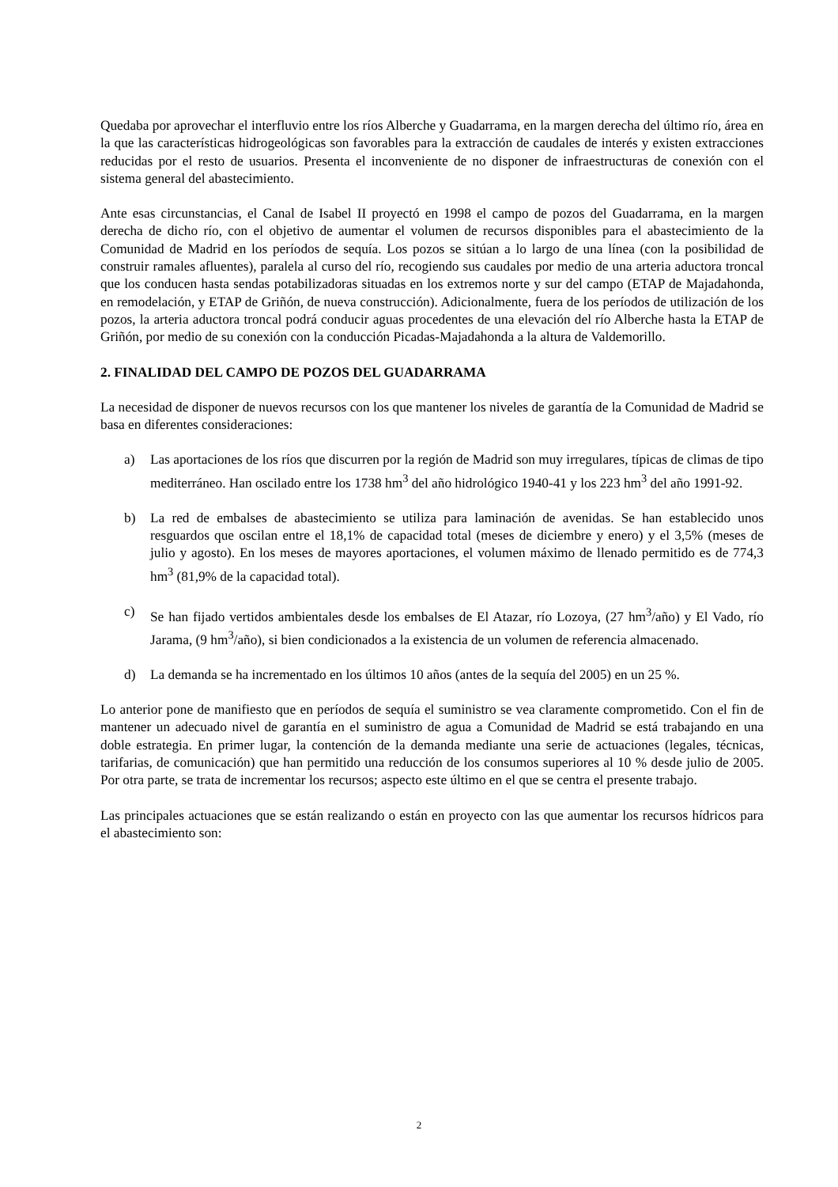Quedaba por aprovechar el interfluvio entre los ríos Alberche y Guadarrama, en la margen derecha del último río, área en la que las características hidrogeológicas son favorables para la extracción de caudales de interés y existen extracciones reducidas por el resto de usuarios. Presenta el inconveniente de no disponer de infraestructuras de conexión con el sistema general del abastecimiento.
Ante esas circunstancias, el Canal de Isabel II proyectó en 1998 el campo de pozos del Guadarrama, en la margen derecha de dicho río, con el objetivo de aumentar el volumen de recursos disponibles para el abastecimiento de la Comunidad de Madrid en los períodos de sequía. Los pozos se sitúan a lo largo de una línea (con la posibilidad de construir ramales afluentes), paralela al curso del río, recogiendo sus caudales por medio de una arteria aductora troncal que los conducen hasta sendas potabilizadoras situadas en los extremos norte y sur del campo (ETAP de Majadahonda, en remodelación, y ETAP de Griñón, de nueva construcción). Adicionalmente, fuera de los períodos de utilización de los pozos, la arteria aductora troncal podrá conducir aguas procedentes de una elevación del río Alberche hasta la ETAP de Griñón, por medio de su conexión con la conducción Picadas-Majadahonda a la altura de Valdemorillo.
2. FINALIDAD DEL CAMPO DE POZOS DEL GUADARRAMA
La necesidad de disponer de nuevos recursos con los que mantener los niveles de garantía de la Comunidad de Madrid se basa en diferentes consideraciones:
a) Las aportaciones de los ríos que discurren por la región de Madrid son muy irregulares, típicas de climas de tipo mediterráneo. Han oscilado entre los 1738 hm<sup>3</sup> del año hidrológico 1940-41 y los 223 hm<sup>3</sup> del año 1991-92.
b) La red de embalses de abastecimiento se utiliza para laminación de avenidas. Se han establecido unos resguardos que oscilan entre el 18,1% de capacidad total (meses de diciembre y enero) y el 3,5% (meses de julio y agosto). En los meses de mayores aportaciones, el volumen máximo de llenado permitido es de 774,3 hm<sup>3</sup> (81,9% de la capacidad total).
c) Se han fijado vertidos ambientales desde los embalses de El Atazar, río Lozoya, (27 hm<sup>3</sup>/año) y El Vado, río Jarama, (9 hm<sup>3</sup>/año), si bien condicionados a la existencia de un volumen de referencia almacenado.
d) La demanda se ha incrementado en los últimos 10 años (antes de la sequía del 2005) en un 25 %.
Lo anterior pone de manifiesto que en períodos de sequía el suministro se vea claramente comprometido. Con el fin de mantener un adecuado nivel de garantía en el suministro de agua a Comunidad de Madrid se está trabajando en una doble estrategia. En primer lugar, la contención de la demanda mediante una serie de actuaciones (legales, técnicas, tarifarias, de comunicación) que han permitido una reducción de los consumos superiores al 10 % desde julio de 2005. Por otra parte, se trata de incrementar los recursos; aspecto este último en el que se centra el presente trabajo.
Las principales actuaciones que se están realizando o están en proyecto con las que aumentar los recursos hídricos para el abastecimiento son:
2